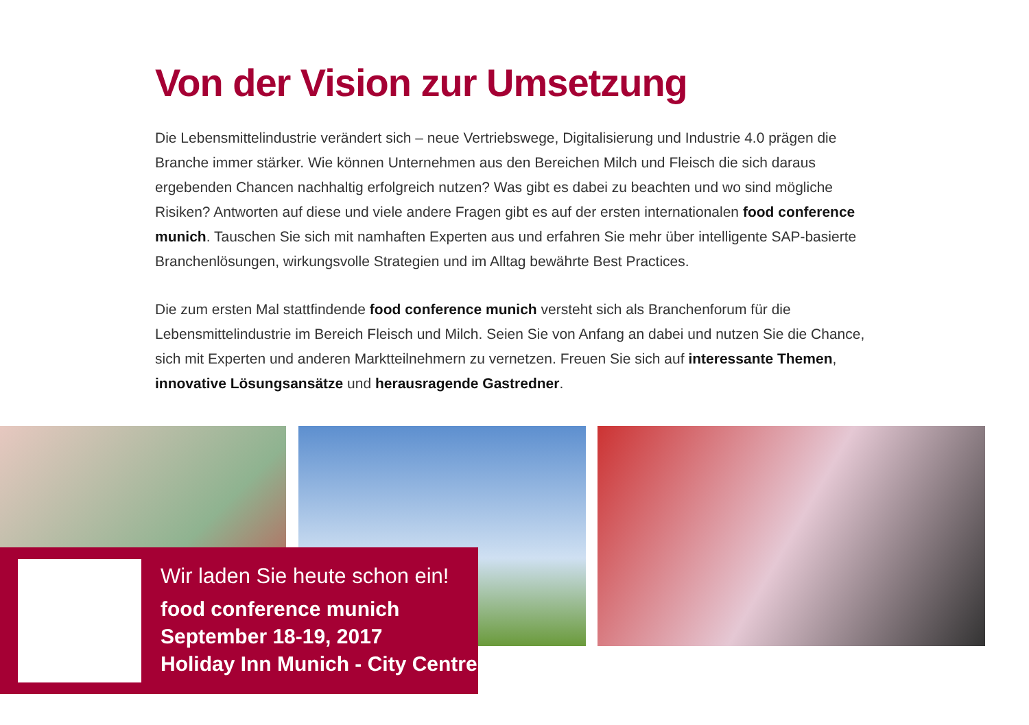Von der Vision zur Umsetzung
Die Lebensmittelindustrie verändert sich – neue Vertriebswege, Digitalisierung und Industrie 4.0 prägen die Branche immer stärker. Wie können Unternehmen aus den Bereichen Milch und Fleisch die sich daraus ergebenden Chancen nachhaltig erfolgreich nutzen? Was gibt es dabei zu beachten und wo sind mögliche Risiken? Antworten auf diese und viele andere Fragen gibt es auf der ersten internationalen food conference munich. Tauschen Sie sich mit namhaften Experten aus und erfahren Sie mehr über intelli­gente SAP-basierte Branchenlösungen, wirkungsvolle Strategien und im Alltag bewährte Best Practices.
Die zum ersten Mal stattfindende food conference munich versteht sich als Branchenforum für die Lebensmittelindustrie im Bereich Fleisch und Milch. Seien Sie von Anfang an dabei und nutzen Sie die Chance, sich mit Experten und anderen Marktteilnehmern zu vernetzen. Freuen Sie sich auf interessante Themen, innovative Lösungsansätze und herausragende Gastredner.
Wir laden Sie heute schon ein!
food conference munich
September 18-19, 2017
Holiday Inn Munich - City Centre